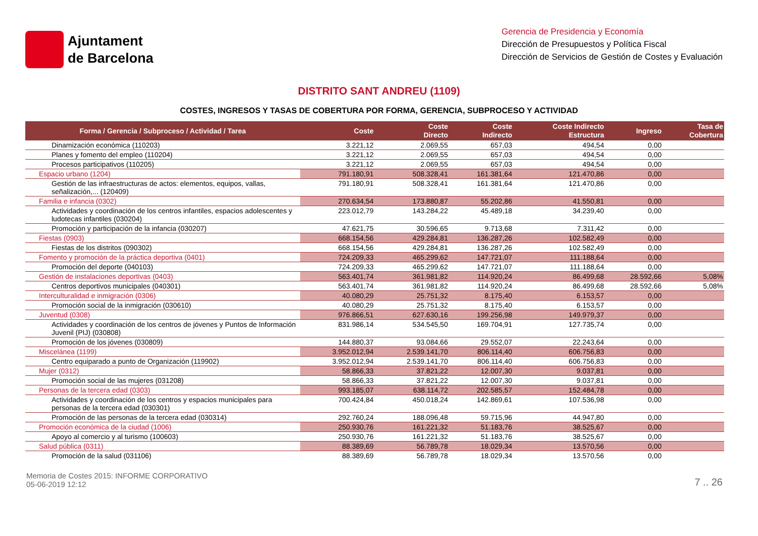Ajuntament
de Barcelona
Gerencia de Presidencia y Economía
Dirección de Presupuestos y Política Fiscal
Dirección de Servicios de Gestión de Costes y Evaluación
DISTRITO SANT ANDREU (1109)
COSTES, INGRESOS Y TASAS DE COBERTURA POR FORMA, GERENCIA, SUBPROCESO Y ACTIVIDAD
| Forma / Gerencia / Subproceso / Actividad / Tarea | Coste | Coste Directo | Coste Indirecto | Coste Indirecto Estructura | Ingreso | Tasa de Cobertura |
| --- | --- | --- | --- | --- | --- | --- |
| Dinamización económica (110203) | 3.221,12 | 2.069,55 | 657,03 | 494,54 | 0,00 | |
| Planes y fomento del empleo (110204) | 3.221,12 | 2.069,55 | 657,03 | 494,54 | 0,00 | |
| Procesos participativos (110205) | 3.221,12 | 2.069,55 | 657,03 | 494,54 | 0,00 | |
| Espacio urbano (1204) | 791.180,91 | 508.328,41 | 161.381,64 | 121.470,86 | 0,00 | |
| Gestión de las infraestructuras de actos: elementos, equipos, vallas, señalización,... (120409) | 791.180,91 | 508.328,41 | 161.381,64 | 121.470,86 | 0,00 | |
| Familia e infancia (0302) | 270.634,54 | 173.880,87 | 55.202,86 | 41.550,81 | 0,00 | |
| Actividades y coordinación de los centros infantiles, espacios adolescentes y ludotecas infantiles (030204) | 223.012,79 | 143.284,22 | 45.489,18 | 34.239,40 | 0,00 | |
| Promoción y participación de la infancia (030207) | 47.621,75 | 30.596,65 | 9.713,68 | 7.311,42 | 0,00 | |
| Fiestas (0903) | 668.154,56 | 429.284,81 | 136.287,26 | 102.582,49 | 0,00 | |
| Fiestas de los distritos (090302) | 668.154,56 | 429.284,81 | 136.287,26 | 102.582,49 | 0,00 | |
| Fomento y promoción de la práctica deportiva (0401) | 724.209,33 | 465.299,62 | 147.721,07 | 111.188,64 | 0,00 | |
| Promoción del deporte (040103) | 724.209,33 | 465.299,62 | 147.721,07 | 111.188,64 | 0,00 | |
| Gestión de instalaciones deportivas (0403) | 563.401,74 | 361.981,82 | 114.920,24 | 86.499,68 | 28.592,66 | 5,08% |
| Centros deportivos municipales (040301) | 563.401,74 | 361.981,82 | 114.920,24 | 86.499,68 | 28.592,66 | 5,08% |
| Interculturalidad e inmigración (0306) | 40.080,29 | 25.751,32 | 8.175,40 | 6.153,57 | 0,00 | |
| Promoción social de la inmigración (030610) | 40.080,29 | 25.751,32 | 8.175,40 | 6.153,57 | 0,00 | |
| Juventud (0308) | 976.866,51 | 627.630,16 | 199.256,98 | 149.979,37 | 0,00 | |
| Actividades y coordinación de los centros de jóvenes y Puntos de Información Juvenil (PIJ) (030808) | 831.986,14 | 534.545,50 | 169.704,91 | 127.735,74 | 0,00 | |
| Promoción de los jóvenes (030809) | 144.880,37 | 93.084,66 | 29.552,07 | 22.243,64 | 0,00 | |
| Miscelánea (1199) | 3.952.012,94 | 2.539.141,70 | 806.114,40 | 606.756,83 | 0,00 | |
| Centro equiparado a punto de Organización (119902) | 3.952.012,94 | 2.539.141,70 | 806.114,40 | 606.756,83 | 0,00 | |
| Mujer (0312) | 58.866,33 | 37.821,22 | 12.007,30 | 9.037,81 | 0,00 | |
| Promoción social de las mujeres (031208) | 58.866,33 | 37.821,22 | 12.007,30 | 9.037,81 | 0,00 | |
| Personas de la tercera edad (0303) | 993.185,07 | 638.114,72 | 202.585,57 | 152.484,78 | 0,00 | |
| Actividades y coordinación de los centros y espacios municipales para personas de la tercera edad (030301) | 700.424,84 | 450.018,24 | 142.869,61 | 107.536,98 | 0,00 | |
| Promoción de las personas de la tercera edad (030314) | 292.760,24 | 188.096,48 | 59.715,96 | 44.947,80 | 0,00 | |
| Promoción económica de la ciudad (1006) | 250.930,76 | 161.221,32 | 51.183,76 | 38.525,67 | 0,00 | |
| Apoyo al comercio y al turismo (100603) | 250.930,76 | 161.221,32 | 51.183,76 | 38.525,67 | 0,00 | |
| Salud pública (0311) | 88.389,69 | 56.789,78 | 18.029,34 | 13.570,56 | 0,00 | |
| Promoción de la salud (031106) | 88.389,69 | 56.789,78 | 18.029,34 | 13.570,56 | 0,00 | |
Memoria de Costes 2015: INFORME CORPORATIVO
05-06-2019 12:12
7 .. 26